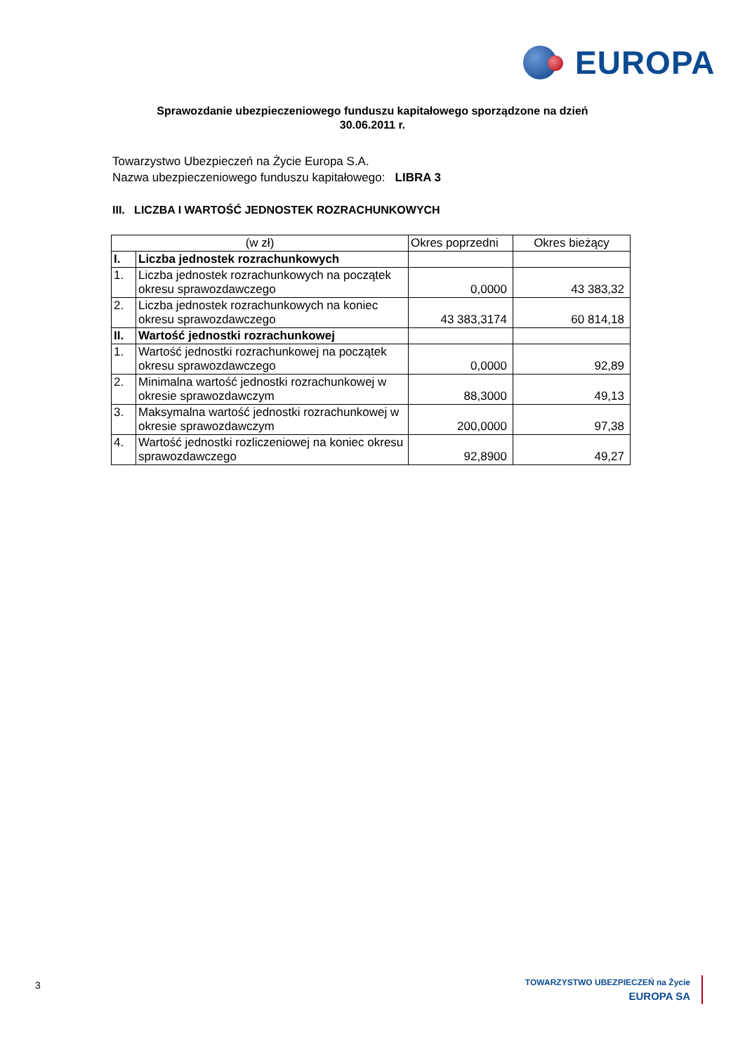EUROPA
Sprawozdanie ubezpieczeniowego funduszu kapitałowego sporządzone na dzień
30.06.2011 r.
Towarzystwo Ubezpieczeń na Życie Europa S.A.
Nazwa ubezpieczeniowego funduszu kapitałowego: LIBRA 3
III. LICZBA I WARTOŚĆ JEDNOSTEK ROZRACHUNKOWYCH
| (w zł) | | Okres poprzedni | Okres bieżący |
| --- | --- | --- | --- |
| I. | Liczba jednostek rozrachunkowych | | |
| 1. | Liczba jednostek rozrachunkowych na początek okresu sprawozdawczego | 0,0000 | 43 383,32 |
| 2. | Liczba jednostek rozrachunkowych na koniec okresu sprawozdawczego | 43 383,3174 | 60 814,18 |
| II. | Wartość jednostki rozrachunkowej | | |
| 1. | Wartość jednostki rozrachunkowej na początek okresu sprawozdawczego | 0,0000 | 92,89 |
| 2. | Minimalna wartość jednostki rozrachunkowej w okresie sprawozdawczym | 88,3000 | 49,13 |
| 3. | Maksymalna wartość jednostki rozrachunkowej w okresie sprawozdawczym | 200,0000 | 97,38 |
| 4. | Wartość jednostki rozliczeniowej na koniec okresu sprawozdawczego | 92,8900 | 49,27 |
3
TOWARZYSTWO UBEZPIECZEŃ na Życie
EUROPA SA